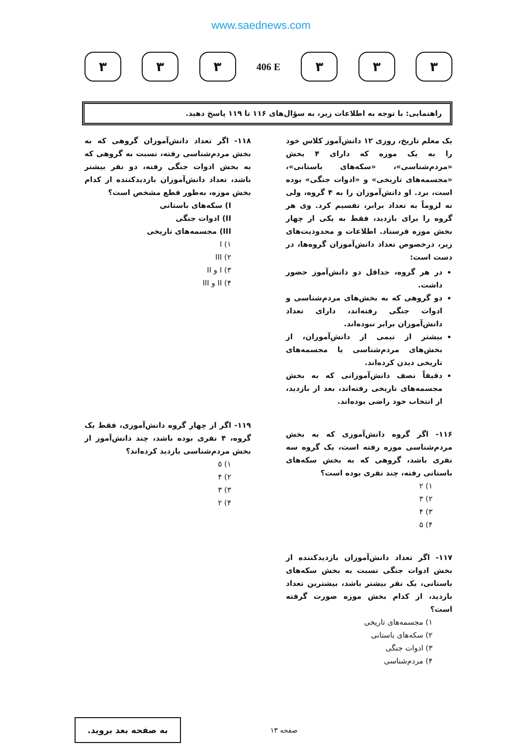www.saednews.com
۳ ۳ ۳
406 E
۳ ۳ ۳
راهنمایی: با توجه به اطلاعات زیر، به سؤال‌های ۱۱۶ تا ۱۱۹ پاسخ دهید.
یک معلم تاریخ، روزی ۱۲ دانش‌آموز کلاس خود را به یک موزه که دارای ۴ بخش «مردم‌شناسی»، «سکه‌های باستانی»، «مجسمه‌های تاریخی» و «ادوات جنگی» بوده است، برد. او دانش‌آموزان را به ۴ گروه، ولی نه لزوماً به تعداد برابر، تقسیم کرد. وی هر گروه را برای بازدید، فقط به یکی از چهار بخش موزه فرستاد. اطلاعات و محدودیت‌های زیر، درخصوص تعداد دانش‌آموزان گروه‌ها، در دست است:
در هر گروه، حداقل دو دانش‌آموز حضور داشت.
دو گروهی که به بخش‌های مردم‌شناسی و ادوات جنگی رفته‌اند، دارای تعداد دانش‌آموزان برابر نبوده‌اند.
بیشتر از نیمی از دانش‌آموزان، از بخش‌های مردم‌شناسی یا مجسمه‌های تاریخی دیدن کرده‌اند.
دقیقاً نصف دانش‌آموزانی که به بخش مجسمه‌های تاریخی رفته‌اند، بعد از بازدید، از انتخاب خود راضی بوده‌اند.
۱۱۶- اگر گروه دانش‌آموزی که به بخش مردم‌شناسی موزه رفته است، یک گروه سه نفری باشد، گروهی که به بخش سکه‌های باستانی رفته، چند نفری بوده است؟
۱) ۲
۲) ۳
۳) ۴
۴) ۵
۱۱۷- اگر تعداد دانش‌آموزان بازدیدکننده از بخش ادوات جنگی نسبت به بخش سکه‌های باستانی، یک نفر بیشتر باشد، بیشترین تعداد بازدید، از کدام بخش موزه صورت گرفته است؟
۱) مجسمه‌های تاریخی
۲) سکه‌های باستانی
۳) ادوات جنگی
۴) مردم‌شناسی
۱۱۸- اگر تعداد دانش‌آموزان گروهی که به بخش مردم‌شناسی رفته، نسبت به گروهی که به بخش ادوات جنگی رفته، دو نفر بیشتر باشد، تعداد دانش‌آموزان بازدیدکننده از کدام بخش موزه، به‌طور قطع مشخص است؟
I) سکه‌های باستانی
II) ادوات جنگی
III) مجسمه‌های تاریخی
۱) I
۲) III
۳) I و II
۴) II و III
۱۱۹- اگر از چهار گروه دانش‌آموزی، فقط یک گروه، ۴ نفری بوده باشد، چند دانش‌آموز از بخش مردم‌شناسی بازدید کرده‌اند؟
۱) ۵
۲) ۴
۳) ۳
۴) ۲
به صفحه بعد بروید.
صفحه ۱۳